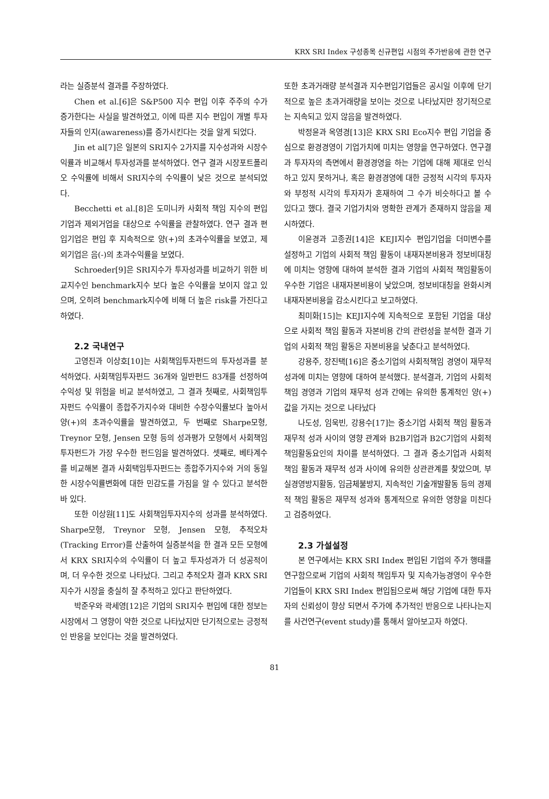KRX SRI Index 구성종목 신규편입 시점의 주가반응에 관한 연구
라는 실증분석 결과를 주장하였다.
Chen et al.[6]은 S&P500 지수 편입 이후 주주의 수가 증가한다는 사실을 발견하였고, 이에 따른 지수 편입이 개별 투자자들의 인지(awareness)를 증가시킨다는 것을 알게 되었다.
Jin et al[7]은 일본의 SRI지수 2가지를 지수성과와 시장수익률과 비교해서 투자성과를 분석하였다. 연구 결과 시장포트폴리오 수익률에 비해서 SRI지수의 수익률이 낮은 것으로 분석되었다.
Becchetti et al.[8]은 도미니카 사회적 책임 지수의 편입기업과 제외거업을 대상으로 수익률을 관찰하였다. 연구 결과 편입기업은 편입 후 지속적으로 양(+)의 초과수익률을 보였고, 제외기업은 음(-)의 초과수익률을 보였다.
Schroeder[9]은 SRI지수가 투자성과를 비교하기 위한 비교지수인 benchmark지수 보다 높은 수익률을 보이지 않고 있으며, 오히려 benchmark지수에 비해 더 높은 risk를 가진다고 하였다.
2.2 국내연구
고영진과 이상호[10]는 사회책임투자펀드의 투자성과를 분석하였다. 사회책임투자펀드 36개와 일반펀드 83개를 선정하여 수익성 및 위험을 비교 분석하였고, 그 결과 첫째로, 사회책임투자펀드 수익률이 종합주가지수와 대비한 수장수익률보다 높아서 양(+)의 초과수익률을 발견하였고, 두 번째로 Sharpe모형, Treynor 모형, Jensen 모형 등의 성과평가 모형에서 사회책임투자펀드가 가장 우수한 펀드임을 발견하였다. 셋째로, 베타계수를 비교해본 결과 사회택임투자펀드는 종합주가지수와 거의 동일한 시장수익률변화에 대한 민감도를 가짐을 알 수 있다고 분석한 바 있다.
또한 이상원[11]도 사회책임투자지수의 성과를 분석하였다. Sharpe모형, Treynor 모형, Jensen 모형, 추적오차(Tracking Error)를 산출하여 실증분석을 한 결과 모든 모형에서 KRX SRI지수의 수익률이 더 높고 투자성과가 더 성공적이며, 더 우수한 것으로 나타났다. 그리고 추적오차 결과 KRX SRI지수가 시장을 충실히 잘 추적하고 있다고 판단하였다.
박준우와 곽세영[12]은 기업의 SRI지수 편입에 대한 정보는 시장에서 그 영향이 약한 것으로 나타났지만 단기적으로는 긍정적인 반응을 보인다는 것을 발견하였다.
또한 초과거래량 분석결과 지수편입기업들은 공시일 이후에 단기적으로 높은 초과거래량을 보이는 것으로 나타났지만 장기적으로는 지속되고 있지 않음을 발견하였다.
박정윤과 옥영경[13]은 KRX SRI Eco지수 편입 기업을 중심으로 환경경영이 기업가치에 미치는 영향을 연구하였다. 연구결과 투자자의 측면에서 환경경영을 하는 기업에 대해 제대로 인식하고 있지 못하거나, 혹은 환경경영에 대한 긍정적 시각의 투자자와 부정적 시각의 투자자가 혼재하여 그 수가 비슷하다고 볼 수 있다고 했다. 결국 기업가치와 명확한 관계가 존재하지 않음을 제시하였다.
이윤경과 고종권[14]은 KEJI지수 편입기업을 더미변수를 설정하고 기업의 사회적 책임 활동이 내재자본비용과 정보비대칭에 미치는 영향에 대하여 분석한 결과 기업의 사회적 책임활동이 우수한 기업은 내재자본비용이 낮았으며, 정보비대칭을 완화시켜 내재자본비용을 감소시킨다고 보고하였다.
최미화[15]는 KEJI지수에 지속적으로 포함된 기업을 대상으로 사회적 책임 활동과 자본비용 간의 관련성을 분석한 결과 기업의 사회적 책임 활동은 자본비용을 낮춘다고 분석하였다.
강용주, 장진택[16]은 중소기업의 사회적책임 경영이 재무적 성과에 미치는 영향에 대하여 분석했다. 분석결과, 기업의 사회적 책임 경영과 기업의 재무적 성과 간에는 유의한 통계적인 양(+)값을 가지는 것으로 나타났다
나도성, 임욱빈, 강용수[17]는 중소기업 사회적 책임 활동과 재무적 성과 사이의 영향 관계와 B2B기업과 B2C기업의 사회적 책임활동요인의 차이를 분석하였다. 그 결과 중소기업과 사회적 책임 활동과 재무적 성과 사이에 유의한 상관관계를 찾았으며, 부실경영방지활동, 임금체불방지, 지속적인 기술개발활동 등의 경제적 책임 활동은 재무적 성과와 통계적으로 유의한 영향을 미친다고 검증하였다.
2.3 가설설정
본 연구에서는 KRX SRI Index 편입된 기업의 주가 행태를 연구함으로써 기업의 사회적 책임투자 및 지속가능경영이 우수한 기업들이 KRX SRI Index 편입됨으로써 해당 기업에 대한 투자자의 신뢰성이 향상 되면서 주가에 추가적인 반응으로 나타나는지를 사건연구(event study)를 통해서 알아보고자 하였다.
81